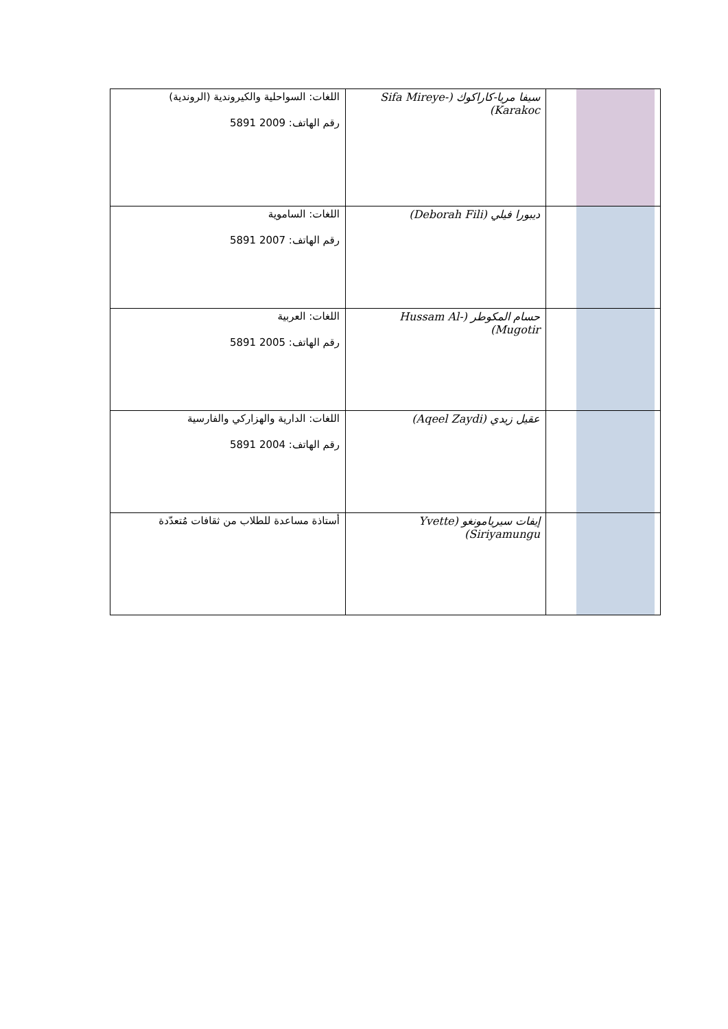| | سيفا مريا-كاراكوك (Sifa Mireye-Karakoc) | اللغات: السواحلية والكيروندية (الروندية) رقم الهاتف: 2009 5891 |
| | ديبورا فيلي (Deborah Fili) | اللغات: الساموية رقم الهاتف: 2007 5891 |
| | حسام المكوطر (Hussam Al-Mugotir) | اللغات: العربية رقم الهاتف: 2005 5891 |
| | عقيل زيدي (Aqeel Zaydi) | اللغات: الدارية والهزاركي والفارسية رقم الهاتف: 2004 5891 |
| | إيفات سيريامونغو (Yvette Siriyamungu) | أستاذة مساعدة للطلاب من ثقافات مُتعدّدة |